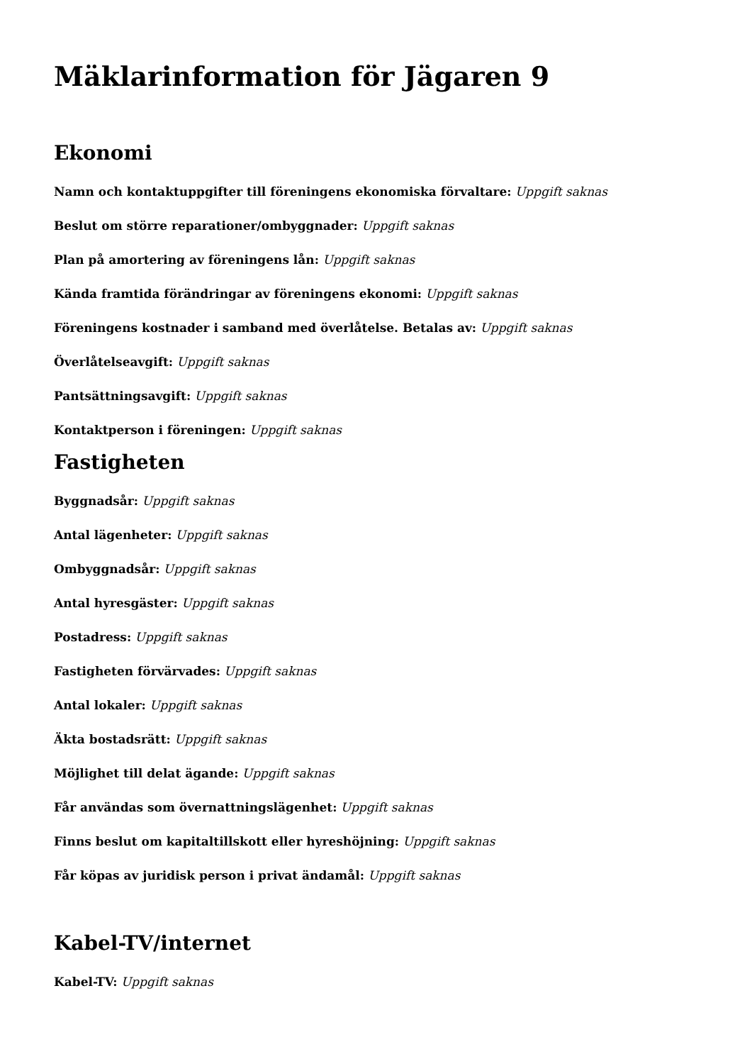Mäklarinformation för Jägaren 9
Ekonomi
Namn och kontaktuppgifter till föreningens ekonomiska förvaltare: Uppgift saknas
Beslut om större reparationer/ombyggnader: Uppgift saknas
Plan på amortering av föreningens lån: Uppgift saknas
Kända framtida förändringar av föreningens ekonomi: Uppgift saknas
Föreningens kostnader i samband med överlåtelse. Betalas av: Uppgift saknas
Överlåtelseavgift: Uppgift saknas
Pantsättningsavgift: Uppgift saknas
Kontaktperson i föreningen: Uppgift saknas
Fastigheten
Byggnadsår: Uppgift saknas
Antal lägenheter: Uppgift saknas
Ombyggnadsår: Uppgift saknas
Antal hyresgäster: Uppgift saknas
Postadress: Uppgift saknas
Fastigheten förvärvades: Uppgift saknas
Antal lokaler: Uppgift saknas
Äkta bostadsrätt: Uppgift saknas
Möjlighet till delat ägande: Uppgift saknas
Får användas som övernattningslägenhet: Uppgift saknas
Finns beslut om kapitaltillskott eller hyreshöjning: Uppgift saknas
Får köpas av juridisk person i privat ändamål: Uppgift saknas
Kabel-TV/internet
Kabel-TV: Uppgift saknas